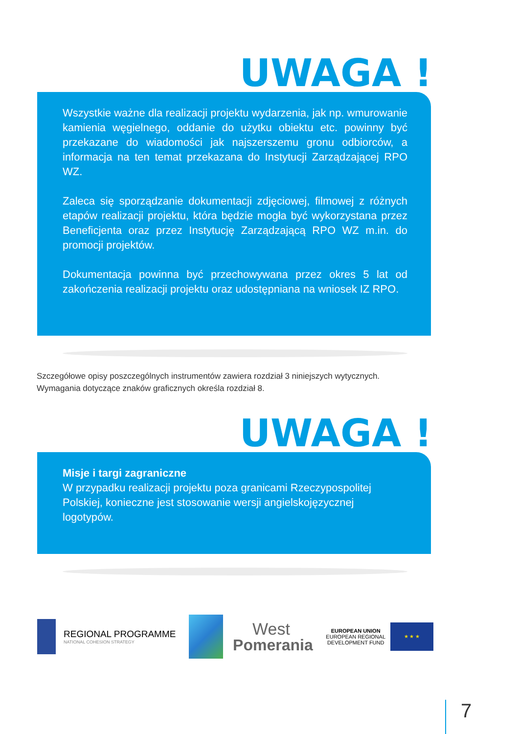UWAGA !
Wszystkie ważne dla realizacji projektu wydarzenia, jak np. wmurowanie kamienia węgielnego, oddanie do użytku obiektu etc. powinny być przekazane do wiadomości jak najszerszemu gronu odbiorców, a informacja na ten temat przekazana do Instytucji Zarządzającej RPO WZ.
Zaleca się sporządzanie dokumentacji zdjęciowej, filmowej z różnych etapów realizacji projektu, która będzie mogła być wykorzystana przez Beneficjenta oraz przez Instytucję Zarządzającą RPO WZ m.in. do promocji projektów.
Dokumentacja powinna być przechowywana przez okres 5 lat od zakończenia realizacji projektu oraz udostępniana na wniosek IZ RPO.
Szczegółowe opisy poszczególnych instrumentów zawiera rozdział 3 niniejszych wytycznych.
Wymagania dotyczące znaków graficznych określa rozdział 8.
UWAGA !
Misje i targi zagraniczne
W przypadku realizacji projektu poza granicami Rzeczypospolitej Polskiej, konieczne jest stosowanie wersji angielskojęzycznej logotypów.
REGIONAL PROGRAMME
NATIONAL COHESION STRATEGY
West
Pomerania
EUROPEAN UNION
EUROPEAN REGIONAL
DEVELOPMENT FUND
★ ★ ★
7